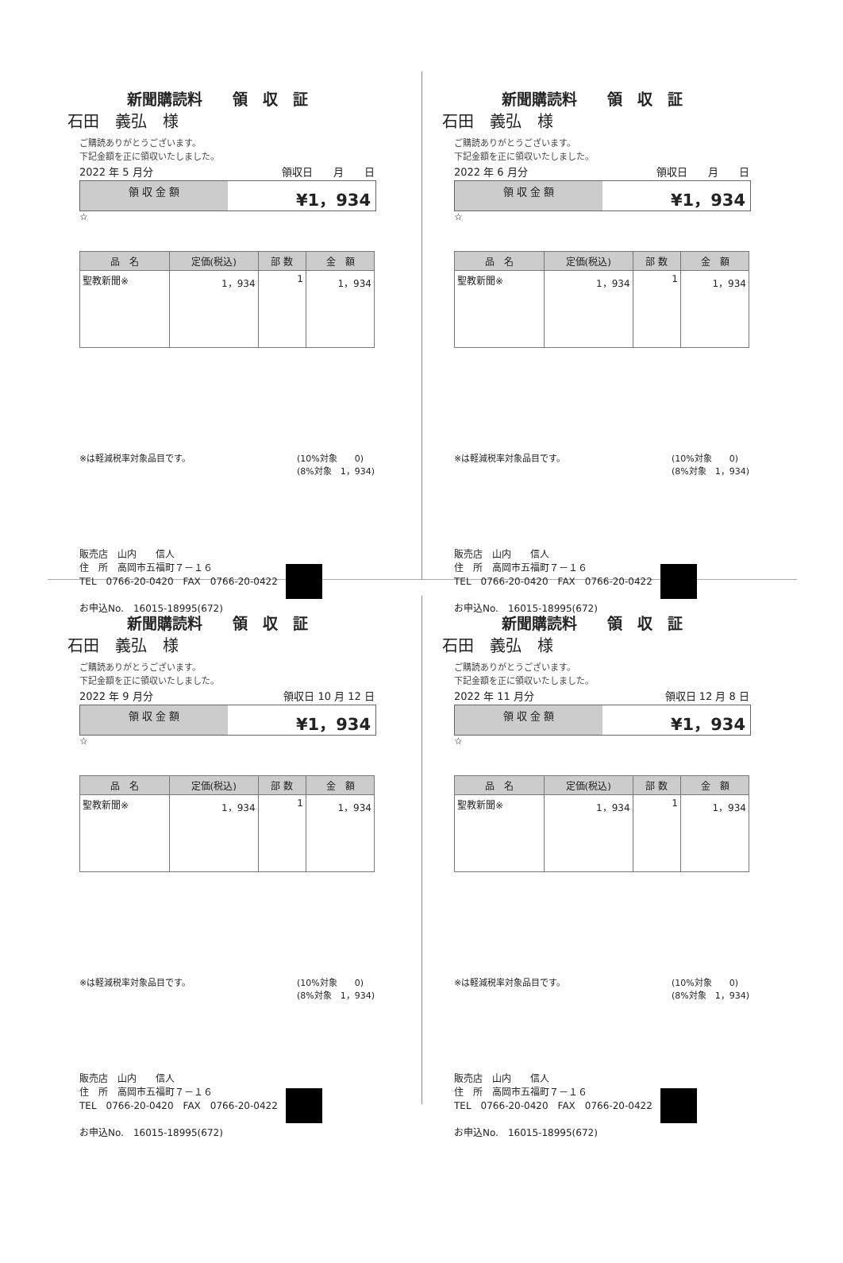新聞購読料　　領　収　証
石田　義弘　様
ご購読ありがとうございます。
下記金額を正に領収いたしました。
2022 年 5 月分 領収日　　月　　日
領 収 金 額
¥1，934
☆
| 品 名 | 定価(税込) | 部 数 | 金 額 |
| --- | --- | --- | --- |
| 聖教新聞※ | 1，934 | 1 | 1，934 |
※は軽減税率対象品目です。 (10%対象　　0)
(8%対象　1，934)
販売店　山内　　信人
住　所　高岡市五福町７－１６
TEL　0766-20-0420　FAX　0766-20-0422
お申込No.　16015-18995(672)
新聞購読料　　領　収　証
石田　義弘　様
ご購読ありがとうございます。
下記金額を正に領収いたしました。
2022 年 6 月分 領収日　　月　　日
領 収 金 額
¥1，934
☆
| 品 名 | 定価(税込) | 部 数 | 金 額 |
| --- | --- | --- | --- |
| 聖教新聞※ | 1，934 | 1 | 1，934 |
※は軽減税率対象品目です。 (10%対象　　0)
(8%対象　1，934)
販売店　山内　　信人
住　所　高岡市五福町７－１６
TEL　0766-20-0420　FAX　0766-20-0422
お申込No.　16015-18995(672)
新聞購読料　　領　収　証
石田　義弘　様
ご購読ありがとうございます。
下記金額を正に領収いたしました。
2022 年 9 月分 領収日 10 月 12 日
領 収 金 額
¥1，934
☆
| 品 名 | 定価(税込) | 部 数 | 金 額 |
| --- | --- | --- | --- |
| 聖教新聞※ | 1，934 | 1 | 1，934 |
※は軽減税率対象品目です。 (10%対象　　0)
(8%対象　1，934)
販売店　山内　　信人
住　所　高岡市五福町７－１６
TEL　0766-20-0420　FAX　0766-20-0422
お申込No.　16015-18995(672)
新聞購読料　　領　収　証
石田　義弘　様
ご購読ありがとうございます。
下記金額を正に領収いたしました。
2022 年 11 月分 領収日 12 月 8 日
領 収 金 額
¥1，934
☆
| 品 名 | 定価(税込) | 部 数 | 金 額 |
| --- | --- | --- | --- |
| 聖教新聞※ | 1，934 | 1 | 1，934 |
※は軽減税率対象品目です。 (10%対象　　0)
(8%対象　1，934)
販売店　山内　　信人
住　所　高岡市五福町７－１６
TEL　0766-20-0420　FAX　0766-20-0422
お申込No.　16015-18995(672)